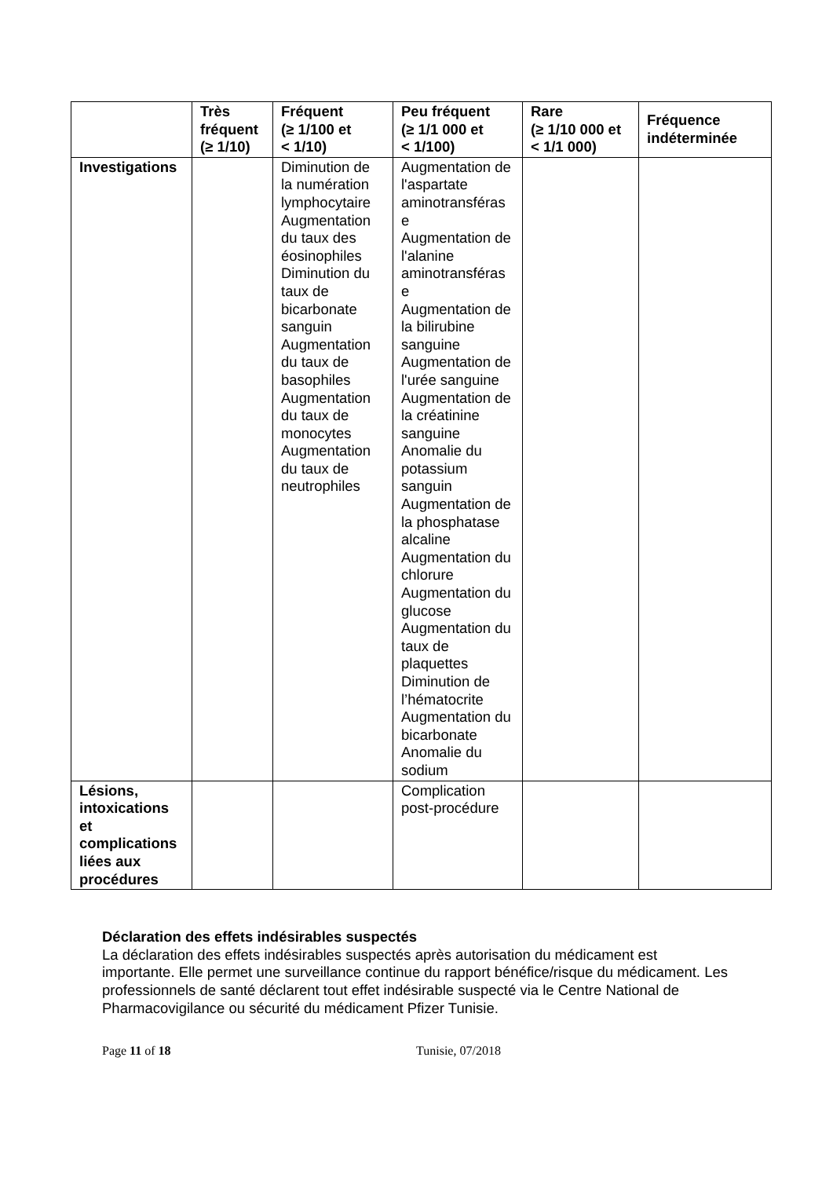| | Très fréquent (≥ 1/10) | Fréquent (≥ 1/100 et < 1/10) | Peu fréquent (≥ 1/1 000 et < 1/100) | Rare (≥ 1/10 000 et < 1/1 000) | Fréquence indéterminée |
| --- | --- | --- | --- | --- | --- |
| Investigations | | Diminution de la numération lymphocytaire Augmentation du taux des éosinophiles Diminution du taux de bicarbonate sanguin Augmentation du taux de basophiles Augmentation du taux de monocytes Augmentation du taux de neutrophiles | Augmentation de l'aspartate aminotransféras e Augmentation de l'alanine aminotransféras e Augmentation de la bilirubine sanguine Augmentation de l'urée sanguine Augmentation de la créatinine sanguine Anomalie du potassium sanguin Augmentation de la phosphatase alcaline Augmentation du chlorure Augmentation du glucose Augmentation du taux de plaquettes Diminution de l’hématocrite Augmentation du bicarbonate Anomalie du sodium | | |
| Lésions, intoxications et complications liées aux procédures | | | Complication post-procédure | | |
Déclaration des effets indésirables suspectés
La déclaration des effets indésirables suspectés après autorisation du médicament est importante. Elle permet une surveillance continue du rapport bénéfice/risque du médicament. Les professionnels de santé déclarent tout effet indésirable suspecté via le Centre National de Pharmacovigilance ou sécurité du médicament Pfizer Tunisie.
Page 11 of 18 Tunisie, 07/2018